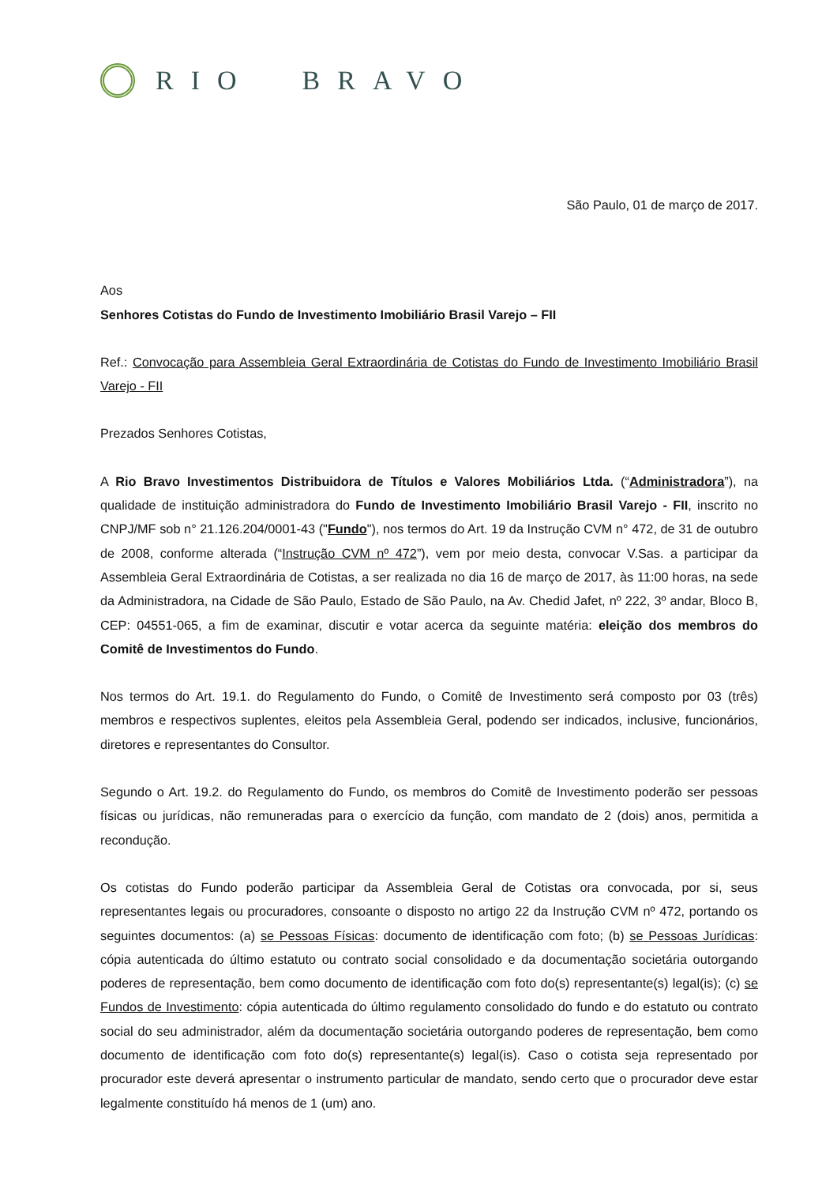RIO BRAVO
São Paulo, 01 de março de 2017.
Aos
Senhores Cotistas do Fundo de Investimento Imobiliário Brasil Varejo – FII
Ref.: Convocação para Assembleia Geral Extraordinária de Cotistas do Fundo de Investimento Imobiliário Brasil Varejo - FII
Prezados Senhores Cotistas,
A Rio Bravo Investimentos Distribuidora de Títulos e Valores Mobiliários Ltda. (“Administradora”), na qualidade de instituição administradora do Fundo de Investimento Imobiliário Brasil Varejo - FII, inscrito no CNPJ/MF sob n° 21.126.204/0001-43 ("Fundo"), nos termos do Art. 19 da Instrução CVM n° 472, de 31 de outubro de 2008, conforme alterada (“Instrução CVM nº 472”), vem por meio desta, convocar V.Sas. a participar da Assembleia Geral Extraordinária de Cotistas, a ser realizada no dia 16 de março de 2017, às 11:00 horas, na sede da Administradora, na Cidade de São Paulo, Estado de São Paulo, na Av. Chedid Jafet, nº 222, 3º andar, Bloco B, CEP: 04551-065, a fim de examinar, discutir e votar acerca da seguinte matéria: eleição dos membros do Comitê de Investimentos do Fundo.
Nos termos do Art. 19.1. do Regulamento do Fundo, o Comitê de Investimento será composto por 03 (três) membros e respectivos suplentes, eleitos pela Assembleia Geral, podendo ser indicados, inclusive, funcionários, diretores e representantes do Consultor.
Segundo o Art. 19.2. do Regulamento do Fundo, os membros do Comitê de Investimento poderão ser pessoas físicas ou jurídicas, não remuneradas para o exercício da função, com mandato de 2 (dois) anos, permitida a recondução.
Os cotistas do Fundo poderão participar da Assembleia Geral de Cotistas ora convocada, por si, seus representantes legais ou procuradores, consoante o disposto no artigo 22 da Instrução CVM nº 472, portando os seguintes documentos: (a) se Pessoas Físicas: documento de identificação com foto; (b) se Pessoas Jurídicas: cópia autenticada do último estatuto ou contrato social consolidado e da documentação societária outorgando poderes de representação, bem como documento de identificação com foto do(s) representante(s) legal(is); (c) se Fundos de Investimento: cópia autenticada do último regulamento consolidado do fundo e do estatuto ou contrato social do seu administrador, além da documentação societária outorgando poderes de representação, bem como documento de identificação com foto do(s) representante(s) legal(is). Caso o cotista seja representado por procurador este deverá apresentar o instrumento particular de mandato, sendo certo que o procurador deve estar legalmente constituído há menos de 1 (um) ano.